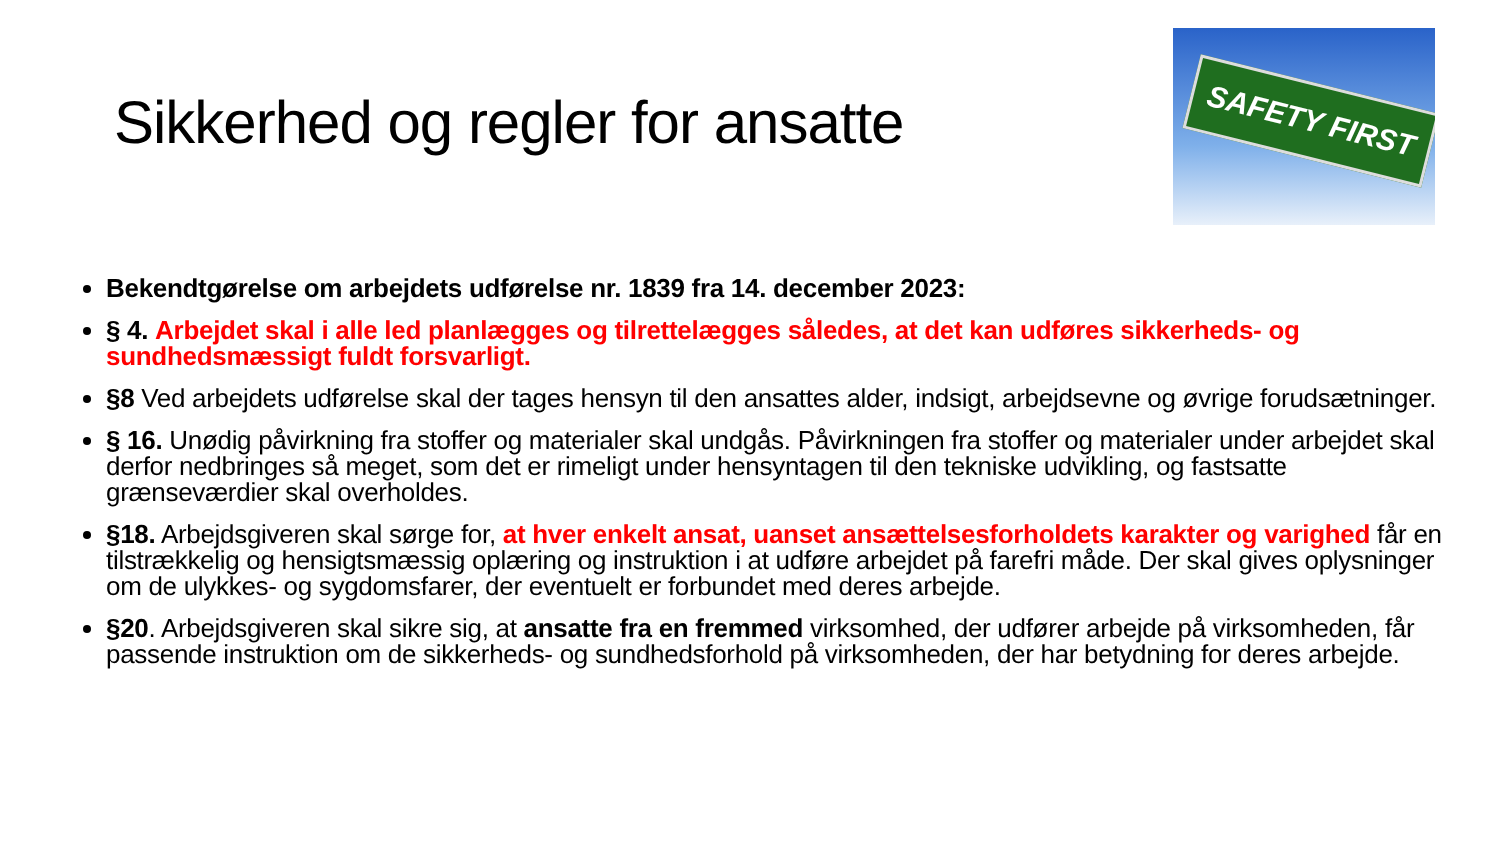Sikkerhed og regler for ansatte
SAFETY FIRST
Bekendtgørelse om arbejdets udførelse nr. 1839 fra 14. december 2023:
§ 4. Arbejdet skal i alle led planlægges og tilrettelægges således, at det kan udføres sikkerheds- og sundhedsmæssigt fuldt forsvarligt.
§8 Ved arbejdets udførelse skal der tages hensyn til den ansattes alder, indsigt, arbejdsevne og øvrige forudsætninger.
§ 16. Unødig påvirkning fra stoffer og materialer skal undgås. Påvirkningen fra stoffer og materialer under arbejdet skal derfor nedbringes så meget, som det er rimeligt under hensyntagen til den tekniske udvikling, og fastsatte grænseværdier skal overholdes.
§18. Arbejdsgiveren skal sørge for, at hver enkelt ansat, uanset ansættelsesforholdets karakter og varighed får en tilstrækkelig og hensigtsmæssig oplæring og instruktion i at udføre arbejdet på farefri måde. Der skal gives oplysninger om de ulykkes- og sygdomsfarer, der eventuelt er forbundet med deres arbejde.
§20. Arbejdsgiveren skal sikre sig, at ansatte fra en fremmed virksomhed, der udfører arbejde på virksomheden, får passende instruktion om de sikkerheds- og sundhedsforhold på virksomheden, der har betydning for deres arbejde.